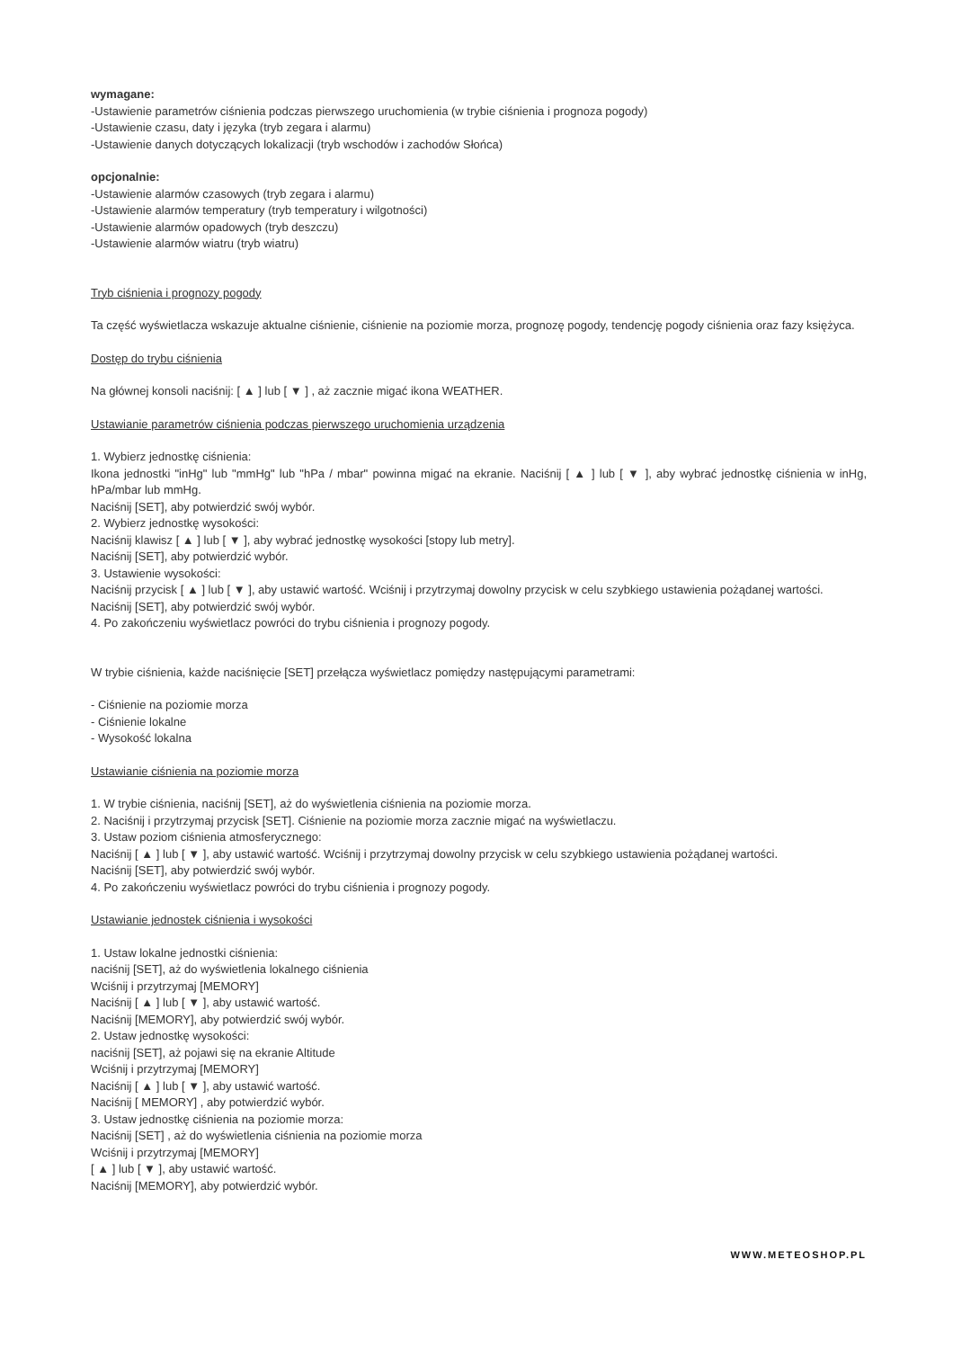wymagane:
-Ustawienie parametrów ciśnienia podczas pierwszego uruchomienia (w trybie ciśnienia i prognoza pogody)
-Ustawienie czasu, daty i języka (tryb zegara i alarmu)
-Ustawienie danych dotyczących lokalizacji (tryb wschodów i zachodów Słońca)
opcjonalnie:
-Ustawienie alarmów czasowych (tryb zegara i alarmu)
-Ustawienie alarmów temperatury (tryb temperatury i wilgotności)
-Ustawienie alarmów opadowych (tryb deszczu)
-Ustawienie alarmów wiatru (tryb wiatru)
Tryb ciśnienia i prognozy pogody
Ta część wyświetlacza wskazuje aktualne ciśnienie, ciśnienie na poziomie morza, prognozę pogody, tendencję pogody ciśnienia oraz fazy księżyca.
Dostęp do trybu ciśnienia
Na głównej konsoli naciśnij: [ ▲ ] lub [ ▼ ] , aż zacznie migać ikona WEATHER.
Ustawianie parametrów ciśnienia podczas pierwszego uruchomienia urządzenia
1. Wybierz jednostkę ciśnienia:
Ikona jednostki "inHg" lub "mmHg" lub "hPa / mbar" powinna migać na ekranie. Naciśnij [ ▲ ] lub [ ▼ ], aby wybrać jednostkę ciśnienia w inHg, hPa/mbar lub mmHg.
Naciśnij [SET], aby potwierdzić swój wybór.
2. Wybierz jednostkę wysokości:
Naciśnij klawisz [ ▲ ] lub [ ▼ ], aby wybrać jednostkę wysokości [stopy lub metry].
Naciśnij [SET], aby potwierdzić wybór.
3. Ustawienie wysokości:
Naciśnij przycisk [ ▲ ] lub [ ▼ ], aby ustawić wartość. Wciśnij i przytrzymaj dowolny przycisk w celu szybkiego ustawienia pożądanej wartości.
Naciśnij [SET], aby potwierdzić swój wybór.
4. Po zakończeniu wyświetlacz powróci do trybu ciśnienia i prognozy pogody.
W trybie ciśnienia, każde naciśnięcie [SET] przełącza wyświetlacz pomiędzy następującymi parametrami:
- Ciśnienie na poziomie morza
- Ciśnienie lokalne
- Wysokość lokalna
Ustawianie ciśnienia na poziomie morza
1. W trybie ciśnienia, naciśnij [SET], aż do wyświetlenia ciśnienia na poziomie morza.
2. Naciśnij i przytrzymaj przycisk [SET]. Ciśnienie na poziomie morza zacznie migać na wyświetlaczu.
3. Ustaw poziom ciśnienia atmosferycznego:
Naciśnij [ ▲ ] lub [ ▼ ], aby ustawić wartość. Wciśnij i przytrzymaj dowolny przycisk w celu szybkiego ustawienia pożądanej wartości.
Naciśnij [SET], aby potwierdzić swój wybór.
4. Po zakończeniu wyświetlacz powróci do trybu ciśnienia i prognozy pogody.
Ustawianie jednostek ciśnienia i wysokości
1. Ustaw lokalne jednostki ciśnienia:
naciśnij [SET], aż do wyświetlenia lokalnego ciśnienia
Wciśnij i przytrzymaj [MEMORY]
Naciśnij [ ▲ ] lub [ ▼ ], aby ustawić wartość.
Naciśnij [MEMORY], aby potwierdzić swój wybór.
2. Ustaw jednostkę wysokości:
naciśnij [SET], aż pojawi się na ekranie Altitude
Wciśnij i przytrzymaj [MEMORY]
Naciśnij [ ▲ ] lub [ ▼ ], aby ustawić wartość.
Naciśnij [ MEMORY] , aby potwierdzić wybór.
3. Ustaw jednostkę ciśnienia na poziomie morza:
Naciśnij [SET] , aż do wyświetlenia ciśnienia na poziomie morza
Wciśnij i przytrzymaj [MEMORY]
[ ▲ ] lub [ ▼ ], aby ustawić wartość.
Naciśnij [MEMORY], aby potwierdzić wybór.
WWW.METEOSHOP.PL